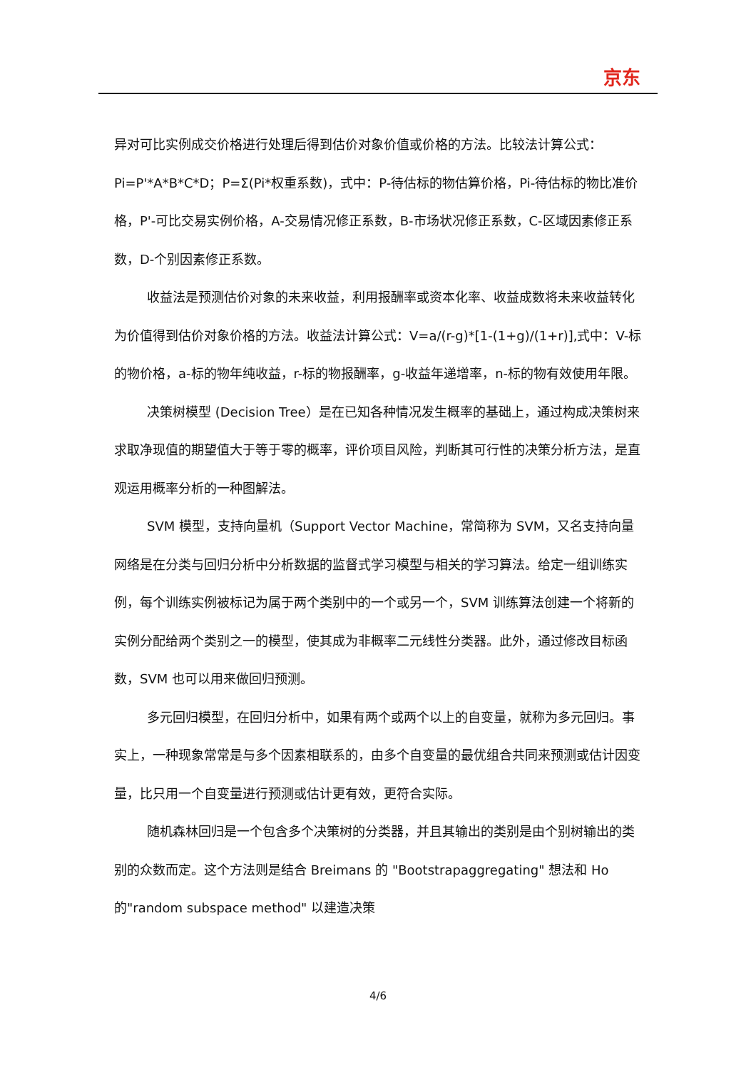京东
异对可比实例成交价格进行处理后得到估价对象价值或价格的方法。比较法计算公式：Pi=P'*A*B*C*D；P=Σ(Pi*权重系数)，式中：P-待估标的物估算价格，Pi-待估标的物比准价格，P'-可比交易实例价格，A-交易情况修正系数，B-市场状况修正系数，C-区域因素修正系数，D-个别因素修正系数。
收益法是预测估价对象的未来收益，利用报酬率或资本化率、收益成数将未来收益转化为价值得到估价对象价格的方法。收益法计算公式：V=a/(r-g)*[1-(1+g)/(1+r)],式中：V-标的物价格，a-标的物年纯收益，r-标的物报酬率，g-收益年递增率，n-标的物有效使用年限。
决策树模型 (Decision Tree）是在已知各种情况发生概率的基础上，通过构成决策树来求取净现值的期望值大于等于零的概率，评价项目风险，判断其可行性的决策分析方法，是直观运用概率分析的一种图解法。
SVM 模型，支持向量机（Support Vector Machine，常简称为 SVM，又名支持向量网络是在分类与回归分析中分析数据的监督式学习模型与相关的学习算法。给定一组训练实例，每个训练实例被标记为属于两个类别中的一个或另一个，SVM 训练算法创建一个将新的实例分配给两个类别之一的模型，使其成为非概率二元线性分类器。此外，通过修改目标函数，SVM 也可以用来做回归预测。
多元回归模型，在回归分析中，如果有两个或两个以上的自变量，就称为多元回归。事实上，一种现象常常是与多个因素相联系的，由多个自变量的最优组合共同来预测或估计因变量，比只用一个自变量进行预测或估计更有效，更符合实际。
随机森林回归是一个包含多个决策树的分类器，并且其输出的类别是由个别树输出的类别的众数而定。这个方法则是结合 Breimans 的 "Bootstrapaggregating" 想法和 Ho 的"random subspace method" 以建造决策
4/6